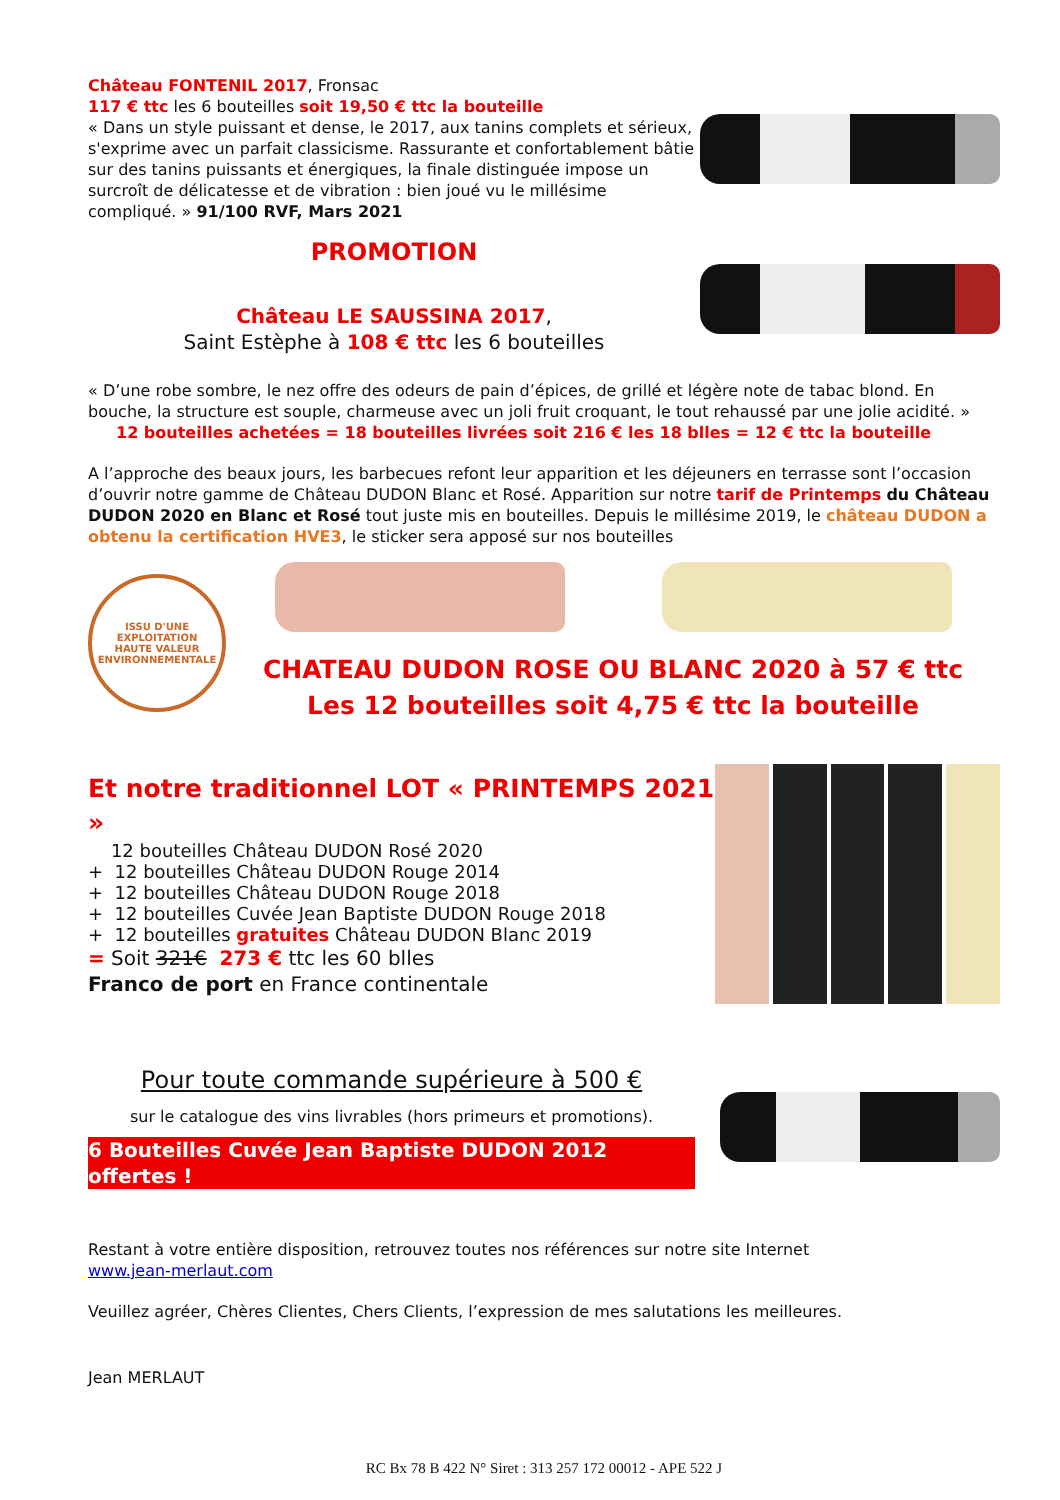Château FONTENIL 2017, Fronsac
117 € ttc les 6 bouteilles soit 19,50 € ttc la bouteille
« Dans un style puissant et dense, le 2017, aux tanins complets et sérieux, s'exprime avec un parfait classicisme. Rassurante et confortablement bâtie sur des tanins puissants et énergiques, la finale distinguée impose un surcroît de délicatesse et de vibration : bien joué vu le millésime compliqué. » 91/100 RVF, Mars 2021
PROMOTION
Château LE SAUSSINA 2017,
Saint Estèphe à 108 € ttc les 6 bouteilles
« D’une robe sombre, le nez offre des odeurs de pain d’épices, de grillé et légère note de tabac blond. En bouche, la structure est souple, charmeuse avec un joli fruit croquant, le tout rehaussé par une jolie acidité. »
12 bouteilles achetées = 18 bouteilles livrées soit 216 € les 18 blles = 12 € ttc la bouteille
A l’approche des beaux jours, les barbecues refont leur apparition et les déjeuners en terrasse sont l’occasion d’ouvrir notre gamme de Château DUDON Blanc et Rosé. Apparition sur notre tarif de Printemps du Château DUDON 2020 en Blanc et Rosé tout juste mis en bouteilles. Depuis le millésime 2019, le château DUDON a obtenu la certification HVE3, le sticker sera apposé sur nos bouteilles
ISSU D'UNE EXPLOITATION
HAUTE VALEUR
ENVIRONNEMENTALE
CHATEAU DUDON ROSE OU BLANC 2020 à 57 € ttc
Les 12 bouteilles soit 4,75 € ttc la bouteille
Et notre traditionnel LOT « PRINTEMPS 2021 »
12 bouteilles Château DUDON Rosé 2020
+ 12 bouteilles Château DUDON Rouge 2014
+ 12 bouteilles Château DUDON Rouge 2018
+ 12 bouteilles Cuvée Jean Baptiste DUDON Rouge 2018
+ 12 bouteilles gratuites Château DUDON Blanc 2019
= Soit 321€ 273 € ttc les 60 blles
Franco de port en France continentale
Pour toute commande supérieure à 500 €
sur le catalogue des vins livrables (hors primeurs et promotions).
6 Bouteilles Cuvée Jean Baptiste DUDON 2012 offertes !
Restant à votre entière disposition, retrouvez toutes nos références sur notre site Internet
www.jean-merlaut.com
Veuillez agréer, Chères Clientes, Chers Clients, l’expression de mes salutations les meilleures.
Jean MERLAUT
RC Bx 78 B 422 N° Siret : 313 257 172 00012 - APE 522 J